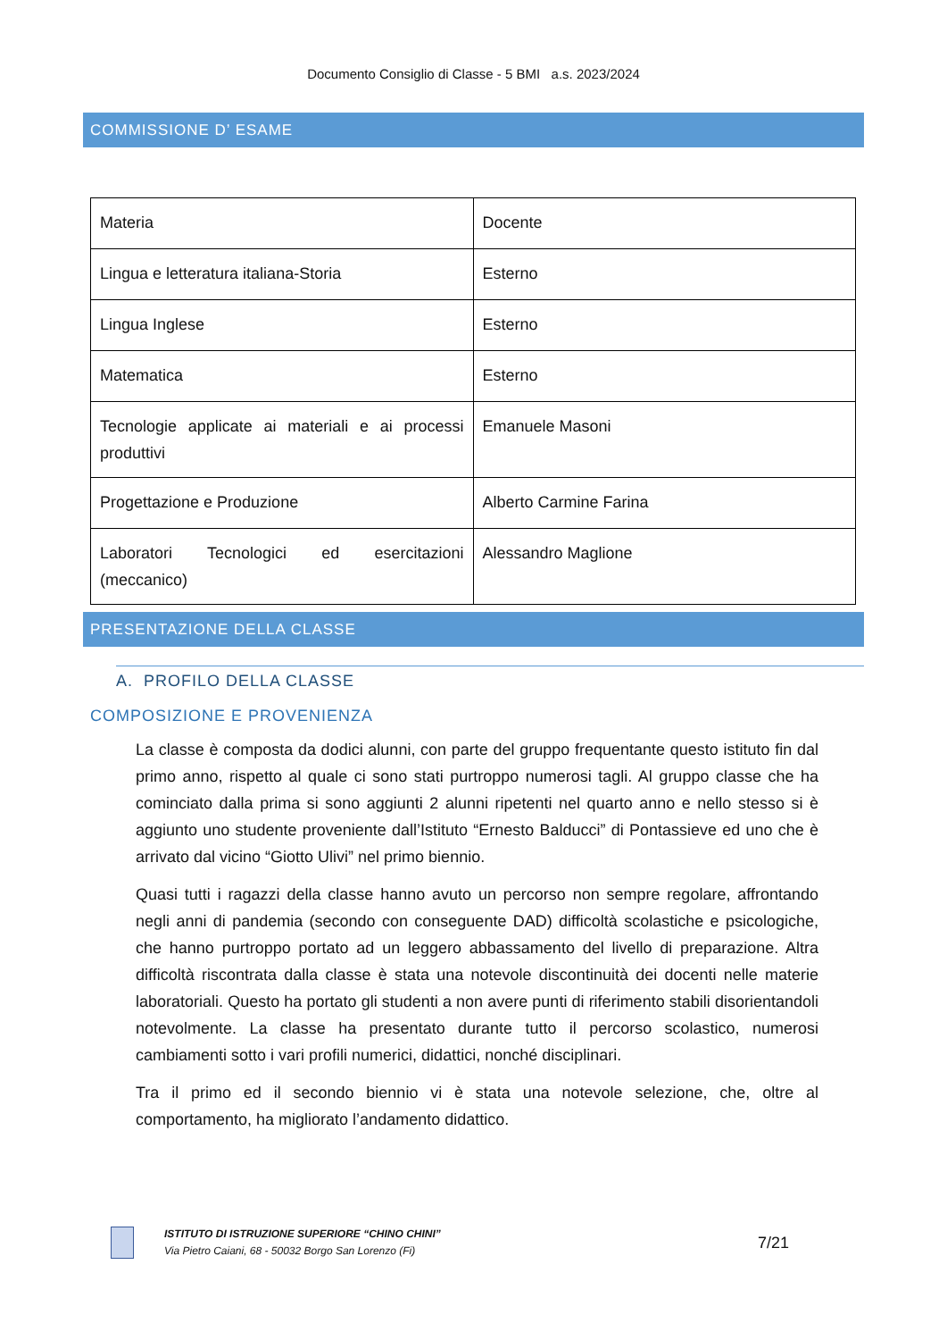Documento Consiglio di Classe - 5 BMI a.s. 2023/2024
COMMISSIONE D’ ESAME
| Materia | Docente |
| Lingua e letteratura italiana-Storia | Esterno |
| Lingua Inglese | Esterno |
| Matematica | Esterno |
| Tecnologie applicate ai materiali e ai processi produttivi | Emanuele Masoni |
| Progettazione e Produzione | Alberto Carmine Farina |
| Laboratori Tecnologici ed esercitazioni (meccanico) | Alessandro Maglione |
PRESENTAZIONE DELLA CLASSE
A. PROFILO DELLA CLASSE
COMPOSIZIONE E PROVENIENZA
La classe è composta da dodici alunni, con parte del gruppo frequentante questo istituto fin dal primo anno, rispetto al quale ci sono stati purtroppo numerosi tagli. Al gruppo classe che ha cominciato dalla prima si sono aggiunti 2 alunni ripetenti nel quarto anno e nello stesso si è aggiunto uno studente proveniente dall’Istituto “Ernesto Balducci” di Pontassieve ed uno che è arrivato dal vicino “Giotto Ulivi” nel primo biennio.
Quasi tutti i ragazzi della classe hanno avuto un percorso non sempre regolare, affrontando negli anni di pandemia (secondo con conseguente DAD) difficoltà scolastiche e psicologiche, che hanno purtroppo portato ad un leggero abbassamento del livello di preparazione. Altra difficoltà riscontrata dalla classe è stata una notevole discontinuità dei docenti nelle materie laboratoriali. Questo ha portato gli studenti a non avere punti di riferimento stabili disorientandoli notevolmente. La classe ha presentato durante tutto il percorso scolastico, numerosi cambiamenti sotto i vari profili numerici, didattici, nonché disciplinari.
Tra il primo ed il secondo biennio vi è stata una notevole selezione, che, oltre al comportamento, ha migliorato l’andamento didattico.
ISTITUTO DI ISTRUZIONE SUPERIORE “CHINO CHINI”
Via Pietro Caiani, 68 - 50032 Borgo San Lorenzo (Fi)
7/21